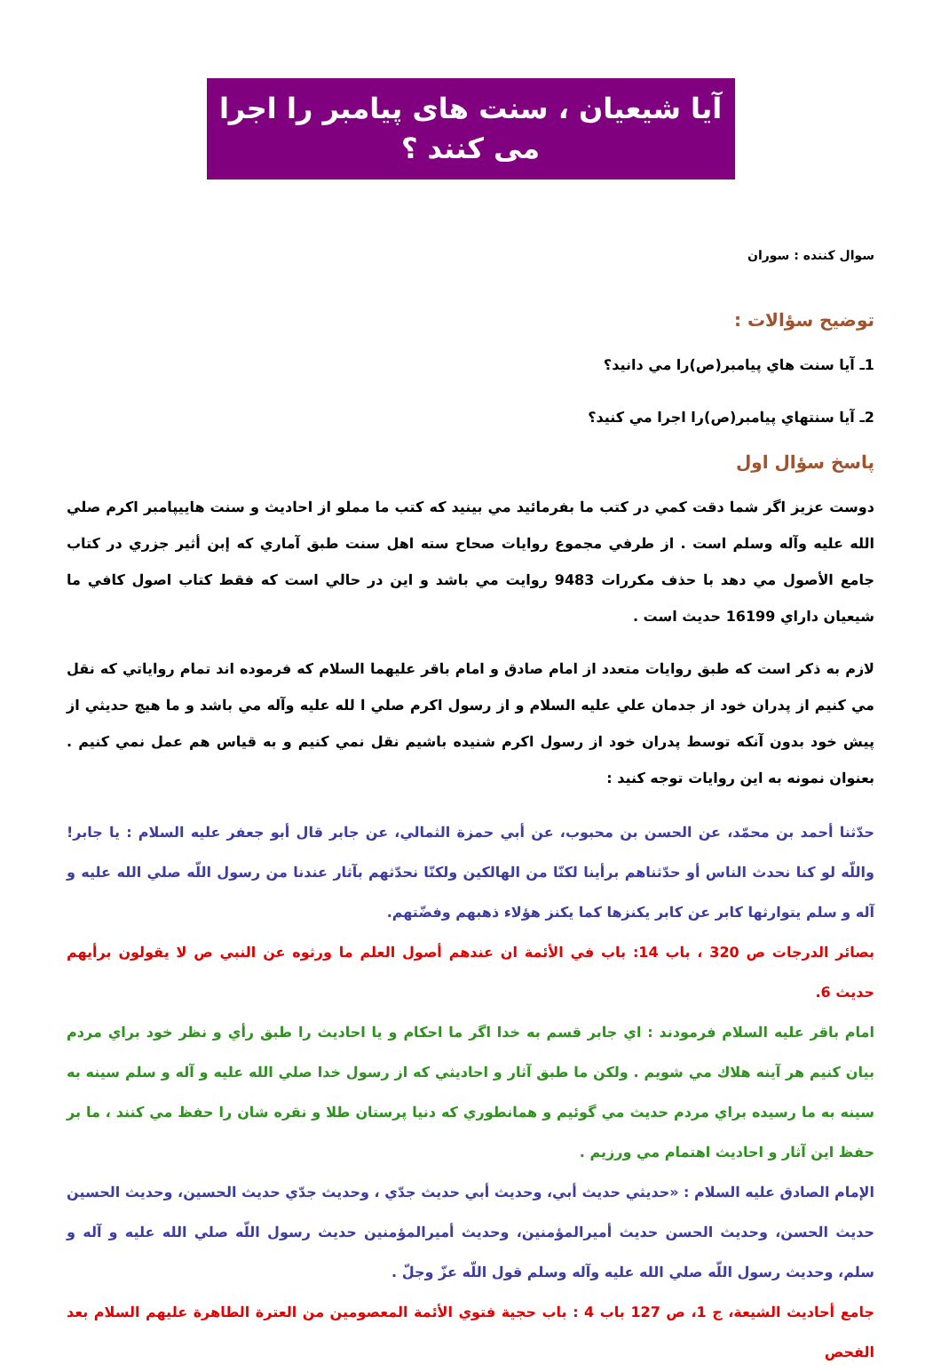آيا شيعيان ، سنت های پيامبر را اجرا می کنند ؟
سوال كننده : سوران
توضيح سؤالات :
1ـ آيا سنت هاي پيامبر(ص)را مي دانيد؟
2ـ آيا سنتهاي پيامبر(ص)را اجرا مي كنيد؟
پاسخ سؤال اول
دوست عزيز اگر شما دقت كمي در كتب ما بفرمائيد مي بينيد كه كتب ما مملو از احاديث و سنت هاييپامبر اكرم صلي الله عليه وآله وسلم است . از طرفي مجموع روايات صحاح سته اهل سنت طبق آماري كه إبن أثير جزري در كتاب جامع الأصول مي دهد با حذف مكررات 9483 روايت مي باشد و اين در حالي است كه فقط كتاب اصول كافي ما شيعيان داراي 16199 حديث است .
لازم به ذكر است كه طبق روايات متعدد از امام صادق و امام باقر عليهما السلام كه فرموده اند تمام رواياتي كه نقل مي كنيم از پدران خود از جدمان علي عليه السلام و از رسول اكرم صلي ا لله عليه وآله مي باشد و ما هيچ حديثي از پيش خود بدون آنكه توسط پدران خود از رسول اكرم شنيده باشيم نقل نمي كنيم و به قياس هم عمل نمي كنيم . بعنوان نمونه به اين روايات توجه كنيد :
حدّثنا أحمد بن محمّد، عن الحسن بن محبوب، عن أبي حمزة الثمالي، عن جابر قال أبو جعفر عليه السلام : يا جابر! واللّه لو كنا نحدث الناس أو حدّثناهم برأينا لكنّا من الهالكين ولكنّا نحدّثهم بآثار عندنا من رسول اللّه صلي الله عليه و آله و سلم يتوارثها كابر عن كابر يكنزها كما يكنز هؤلاء ذهبهم وفضّتهم.
بصائر الدرجات ص 320 ، باب 14: باب في الأئمة ان عندهم أصول العلم ما ورثوه عن النبي ص لا يقولون برأيهم حديث 6.
امام باقر عليه السلام فرمودند : اي جابر قسم به خدا اگر ما احكام و يا احاديث را طبق رأي و نظر خود براي مردم بيان كنيم هر آينه هلاك مي شويم . ولكن ما طبق آثار و احاديثي كه از رسول خدا صلي الله عليه و آله و سلم سينه به سينه به ما رسيده براي مردم حديث مي گوئيم و همانطوري كه دنيا پرستان طلا و نقره شان را حفظ مي كنند ، ما بر حفظ اين آثار و احاديث اهتمام مي ورزيم .
الإمام الصادق عليه السلام : «حديثي حديث أبي، وحديث أبي حديث جدّي ، وحديث جدّي حديث الحسين، وحديث الحسين حديث الحسن، وحديث الحسن حديث أميرالمؤمنين، وحديث أميرالمؤمنين حديث رسول اللّه صلي الله عليه و آله و سلم، وحديث رسول اللّه صلي الله عليه وآله وسلم قول اللّه عزّ وجلّ .
جامع أحاديث الشيعة، ج 1، ص 127 باب 4 : باب حجية فتوي الأئمة المعصومين من العترة الطاهرة عليهم السلام بعد الفحص